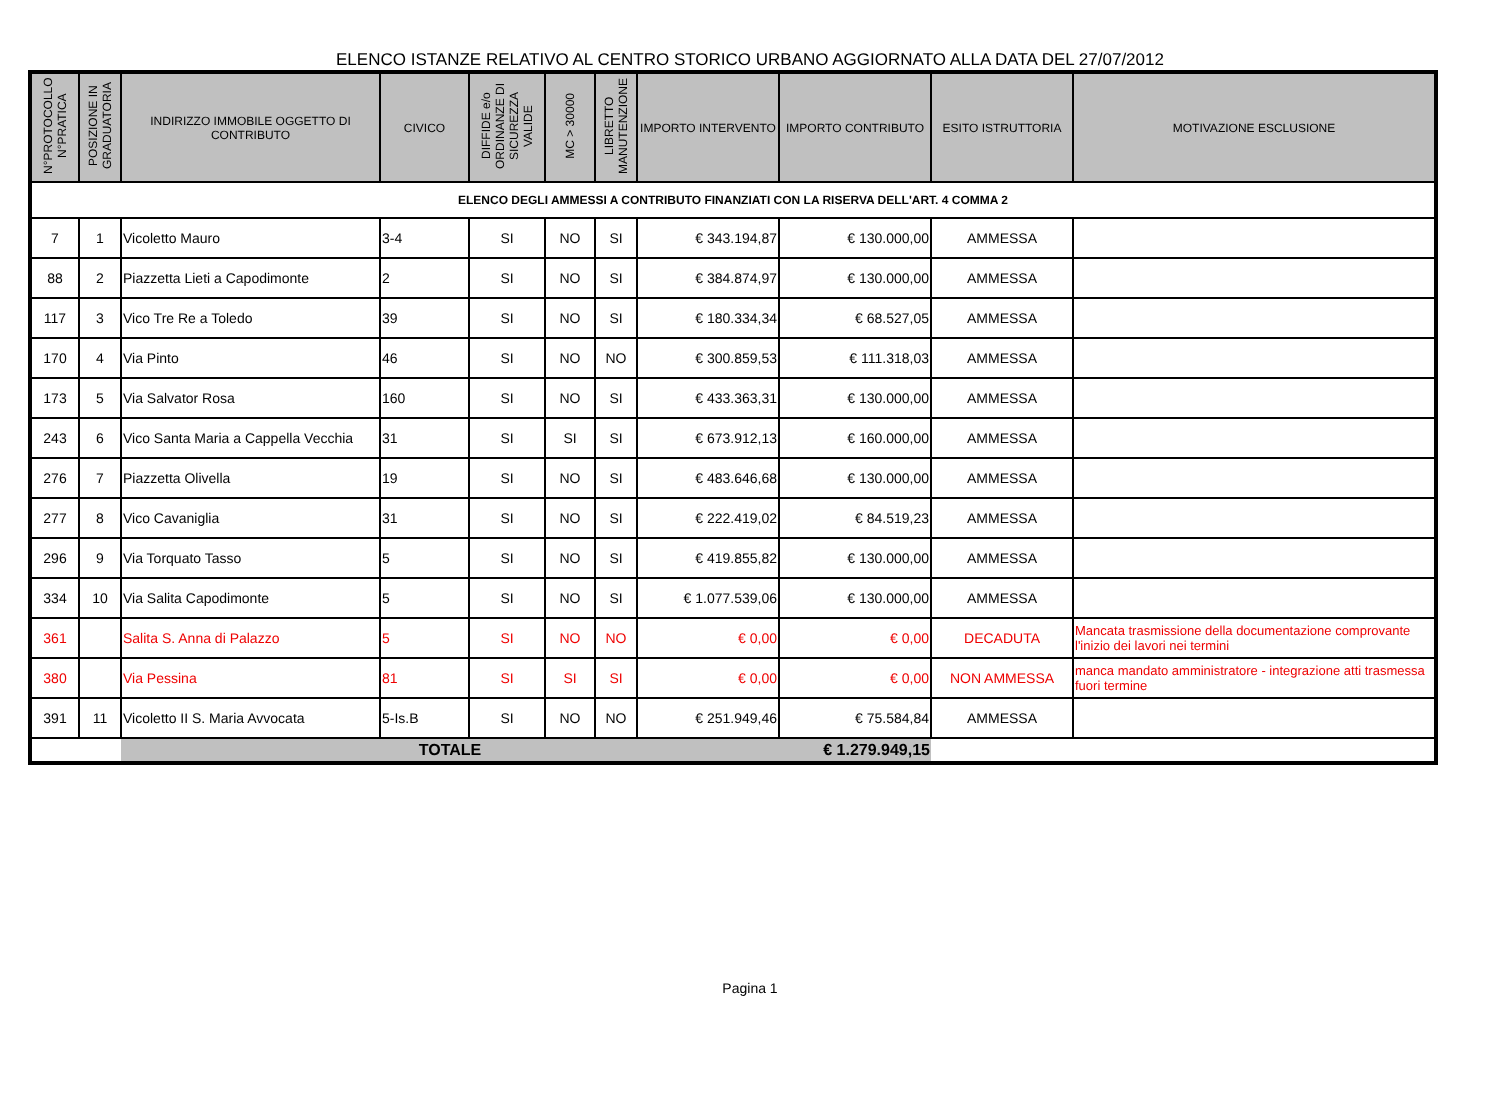ELENCO ISTANZE RELATIVO AL CENTRO STORICO URBANO AGGIORNATO ALLA DATA DEL 27/07/2012
| N°PROTOCOLLO N°PRATICA | POSIZIONE IN GRADUATORIA | INDIRIZZO IMMOBILE OGGETTO DI CONTRIBUTO | CIVICO | DIFFIDE e/o ORDINANZE DI SICUREZZA VALIDE | MC > 30000 | LIBRETTO MANUTENZIONE | IMPORTO INTERVENTO | IMPORTO CONTRIBUTO | ESITO ISTRUTTORIA | MOTIVAZIONE ESCLUSIONE |
| --- | --- | --- | --- | --- | --- | --- | --- | --- | --- | --- |
| ELENCO DEGLI AMMESSI A CONTRIBUTO FINANZIATI CON LA RISERVA DELL'ART. 4 COMMA 2 | | | | | | | | | | |
| 7 | 1 | Vicoletto Mauro | 3-4 | SI | NO | SI | € 343.194,87 | € 130.000,00 | AMMESSA | |
| 88 | 2 | Piazzetta Lieti a Capodimonte | 2 | SI | NO | SI | € 384.874,97 | € 130.000,00 | AMMESSA | |
| 117 | 3 | Vico Tre Re a Toledo | 39 | SI | NO | SI | € 180.334,34 | € 68.527,05 | AMMESSA | |
| 170 | 4 | Via Pinto | 46 | SI | NO | NO | € 300.859,53 | € 111.318,03 | AMMESSA | |
| 173 | 5 | Via Salvator Rosa | 160 | SI | NO | SI | € 433.363,31 | € 130.000,00 | AMMESSA | |
| 243 | 6 | Vico Santa Maria a Cappella Vecchia | 31 | SI | SI | SI | € 673.912,13 | € 160.000,00 | AMMESSA | |
| 276 | 7 | Piazzetta Olivella | 19 | SI | NO | SI | € 483.646,68 | € 130.000,00 | AMMESSA | |
| 277 | 8 | Vico Cavaniglia | 31 | SI | NO | SI | € 222.419,02 | € 84.519,23 | AMMESSA | |
| 296 | 9 | Via Torquato Tasso | 5 | SI | NO | SI | € 419.855,82 | € 130.000,00 | AMMESSA | |
| 334 | 10 | Via Salita Capodimonte | 5 | SI | NO | SI | € 1.077.539,06 | € 130.000,00 | AMMESSA | |
| 361 | | Salita S. Anna di Palazzo | 5 | SI | NO | NO | € 0,00 | € 0,00 | DECADUTA | Mancata trasmissione della documentazione comprovante l'inizio dei lavori nei termini |
| 380 | | Via Pessina | 81 | SI | SI | SI | € 0,00 | € 0,00 | NON AMMESSA | manca mandato amministratore - integrazione atti trasmessa fuori termine |
| 391 | 11 | Vicoletto II S. Maria Avvocata | 5-Is.B | SI | NO | NO | € 251.949,46 | € 75.584,84 | AMMESSA | |
| | | TOTALE | | | | | | € 1.279.949,15 | | |
Pagina 1